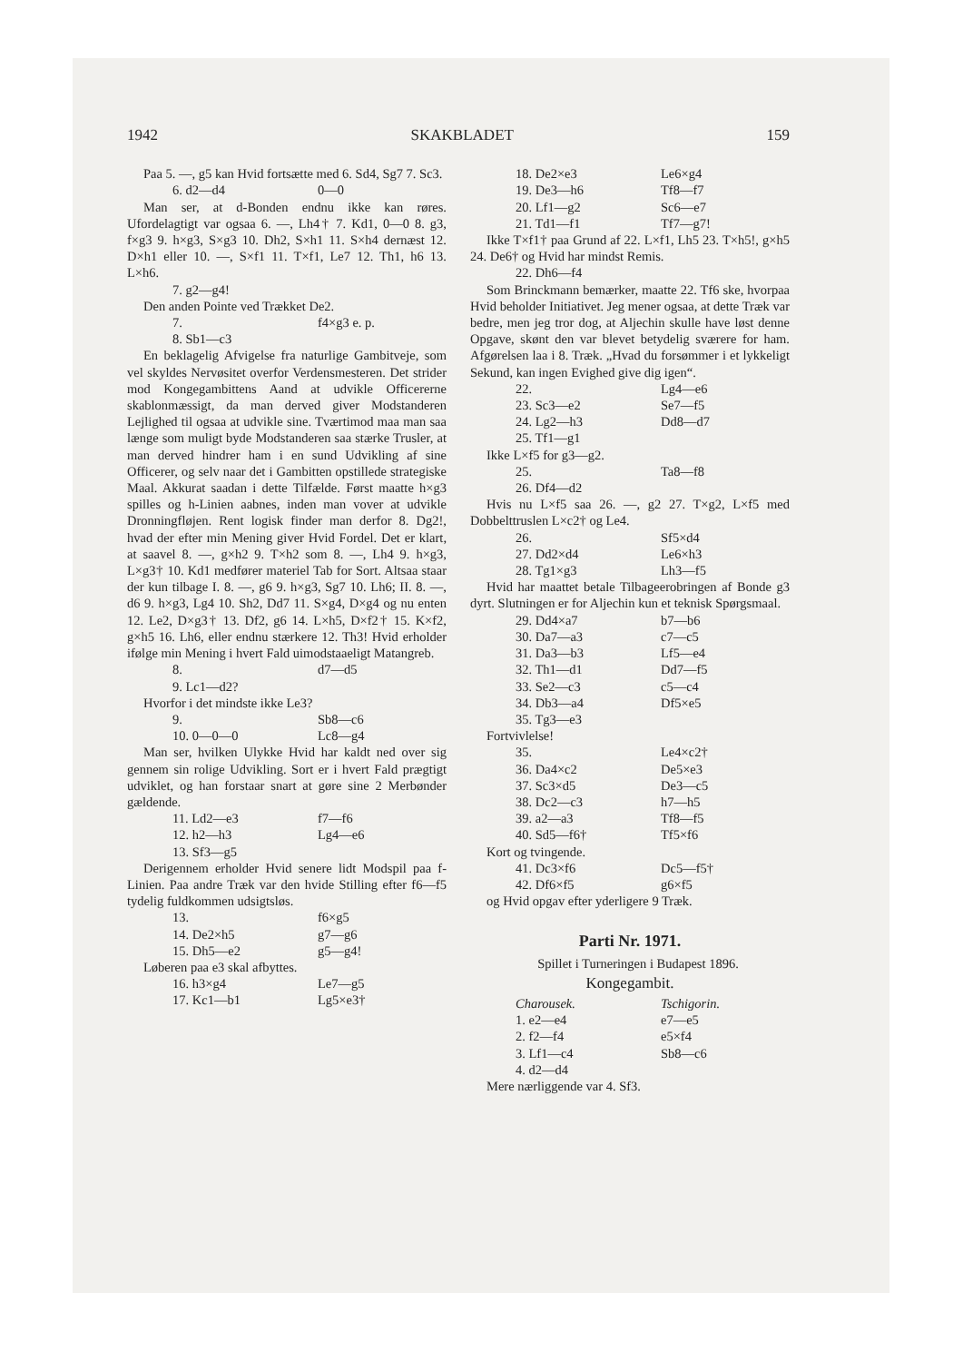1942 SKAKBLADET 159
Paa 5. —, g5 kan Hvid fortsætte med 6. Sd4, Sg7 7. Sc3.
6. d2—d4 0—0
Man ser, at d-Bonden endnu ikke kan røres. Ufordelagtigt var ogsaa 6. —, Lh4† 7. Kd1, 0—0 8. g3, f×g3 9. h×g3, S×g3 10. Dh2, S×h1 11. S×h4 dernæst 12. D×h1 eller 10. —, S×f1 11. T×f1, Le7 12. Th1, h6 13. L×h6.
7. g2—g4!
Den anden Pointe ved Trækket De2.
7. f4×g3 e. p.
8. Sb1—c3
En beklagelig Afvigelse fra naturlige Gambitveje, som vel skyldes Nervøsitet overfor Verdensmesteren. Det strider mod Kongegambittens Aand at udvikle Officererne skablonmæssigt, da man derved giver Modstanderen Lejlighed til ogsaa at udvikle sine. Tværtimod maa man saa længe som muligt byde Modstanderen saa stærke Trusler, at man derved hindrer ham i en sund Udvikling af sine Officerer, og selv naar det i Gambitten opstillede strategiske Maal. Akkurat saadan i dette Tilfælde. Først maatte h×g3 spilles og h-Linien aabnes, inden man vover at udvikle Dronningfløjen. Rent logisk finder man derfor 8. Dg2!, hvad der efter min Mening giver Hvid Fordel. Det er klart, at saavel 8. —, g×h2 9. T×h2 som 8. —, Lh4 9. h×g3, L×g3† 10. Kd1 medfører materiel Tab for Sort. Altsaa staar der kun tilbage I. 8. —, g6 9. h×g3, Sg7 10. Lh6; II. 8. —, d6 9. h×g3, Lg4 10. Sh2, Dd7 11. S×g4, D×g4 og nu enten 12. Le2, D×g3† 13. Df2, g6 14. L×h5, D×f2† 15. K×f2, g×h5 16. Lh6, eller endnu stærkere 12. Th3! Hvid erholder ifølge min Mening i hvert Fald uimodstaaeligt Matangreb.
8. d7—d5
9. Lc1—d2?
Hvorfor i det mindste ikke Le3?
9. Sb8—c6
10. 0—0—0 Lc8—g4
Man ser, hvilken Ulykke Hvid har kaldt ned over sig gennem sin rolige Udvikling. Sort er i hvert Fald prægtigt udviklet, og han forstaar snart at gøre sine 2 Merbønder gældende.
11. Ld2—e3 f7—f6
12. h2—h3 Lg4—e6
13. Sf3—g5
Derigennem erholder Hvid senere lidt Modspil paa f-Linien. Paa andre Træk var den hvide Stilling efter f6—f5 tydelig fuldkommen udsigtsløs.
13. f6×g5
14. De2×h5 g7—g6
15. Dh5—e2 g5—g4!
Løberen paa e3 skal afbyttes.
16. h3×g4 Le7—g5
17. Kc1—b1 Lg5×e3†
18. De2×e3 Le6×g4
19. De3—h6 Tf8—f7
20. Lf1—g2 Sc6—e7
21. Td1—f1 Tf7—g7!
Ikke T×f1† paa Grund af 22. L×f1, Lh5 23. T×h5!, g×h5 24. De6† og Hvid har mindst Remis.
22. Dh6—f4
Som Brinckmann bemærker, maatte 22. Tf6 ske, hvorpaa Hvid beholder Initiativet. Jeg mener ogsaa, at dette Træk var bedre, men jeg tror dog, at Aljechin skulle have løst denne Opgave, skønt den var blevet betydelig sværere for ham. Afgørelsen laa i 8. Træk. „Hvad du forsømmer i et lykkeligt Sekund, kan ingen Evighed give dig igen“.
22. Lg4—e6
23. Sc3—e2 Se7—f5
24. Lg2—h3 Dd8—d7
25. Tf1—g1
Ikke L×f5 for g3—g2.
25. Ta8—f8
26. Df4—d2
Hvis nu L×f5 saa 26. —, g2 27. T×g2, L×f5 med Dobbelttruslen L×c2† og Le4.
26. Sf5×d4
27. Dd2×d4 Le6×h3
28. Tg1×g3 Lh3—f5
Hvid har maattet betale Tilbageerobringen af Bonde g3 dyrt. Slutningen er for Aljechin kun et teknisk Spørgsmaal.
29. Dd4×a7 b7—b6
30. Da7—a3 c7—c5
31. Da3—b3 Lf5—e4
32. Th1—d1 Dd7—f5
33. Se2—c3 c5—c4
34. Db3—a4 Df5×e5
35. Tg3—e3
Fortvivlelse!
35. Le4×c2†
36. Da4×c2 De5×e3
37. Sc3×d5 De3—c5
38. Dc2—c3 h7—h5
39. a2—a3 Tf8—f5
40. Sd5—f6† Tf5×f6
Kort og tvingende.
41. Dc3×f6 Dc5—f5†
42. Df6×f5 g6×f5
og Hvid opgav efter yderligere 9 Træk.
Parti Nr. 1971.
Spillet i Turneringen i Budapest 1896.
Kongegambit.
Charousek. Tschigorin.
1. e2—e4 e7—e5
2. f2—f4 e5×f4
3. Lf1—c4 Sb8—c6
4. d2—d4
Mere nærliggende var 4. Sf3.